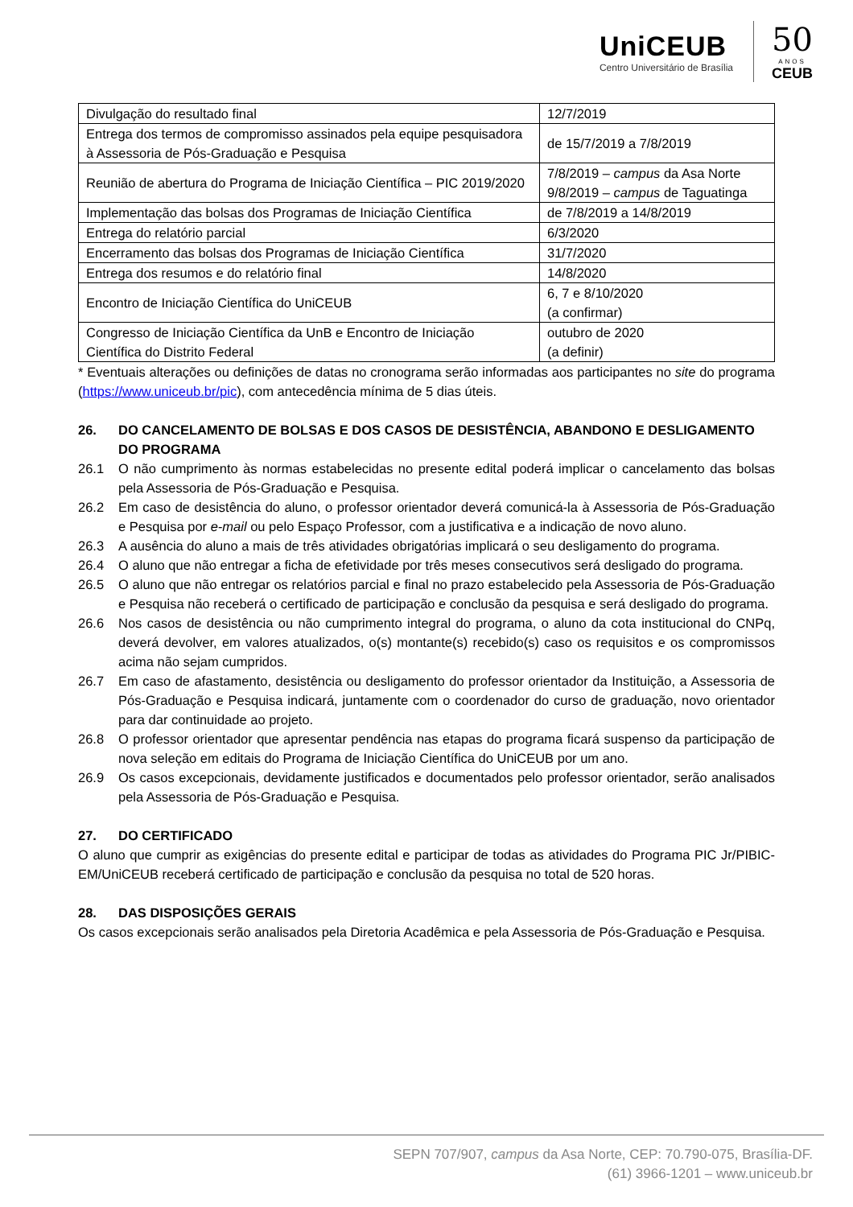UniCEUB
Centro Universitário de Brasília
50
ANOS
CEUB
| Divulgação do resultado final | 12/7/2019 |
| Entrega dos termos de compromisso assinados pela equipe pesquisadora à Assessoria de Pós-Graduação e Pesquisa | de 15/7/2019 a 7/8/2019 |
| Reunião de abertura do Programa de Iniciação Científica – PIC 2019/2020 | 7/8/2019 – campus da Asa Norte 9/8/2019 – campus de Taguatinga |
| Implementação das bolsas dos Programas de Iniciação Científica | de 7/8/2019 a 14/8/2019 |
| Entrega do relatório parcial | 6/3/2020 |
| Encerramento das bolsas dos Programas de Iniciação Científica | 31/7/2020 |
| Entrega dos resumos e do relatório final | 14/8/2020 |
| Encontro de Iniciação Científica do UniCEUB | 6, 7 e 8/10/2020 (a confirmar) |
| Congresso de Iniciação Científica da UnB e Encontro de Iniciação Científica do Distrito Federal | outubro de 2020 (a definir) |
* Eventuais alterações ou definições de datas no cronograma serão informadas aos participantes no site do programa (https://www.uniceub.br/pic), com antecedência mínima de 5 dias úteis.
26. DO CANCELAMENTO DE BOLSAS E DOS CASOS DE DESISTÊNCIA, ABANDONO E DESLIGAMENTO DO PROGRAMA
26.1 O não cumprimento às normas estabelecidas no presente edital poderá implicar o cancelamento das bolsas pela Assessoria de Pós-Graduação e Pesquisa.
26.2 Em caso de desistência do aluno, o professor orientador deverá comunicá-la à Assessoria de Pós-Graduação e Pesquisa por e-mail ou pelo Espaço Professor, com a justificativa e a indicação de novo aluno.
26.3 A ausência do aluno a mais de três atividades obrigatórias implicará o seu desligamento do programa.
26.4 O aluno que não entregar a ficha de efetividade por três meses consecutivos será desligado do programa.
26.5 O aluno que não entregar os relatórios parcial e final no prazo estabelecido pela Assessoria de Pós-Graduação e Pesquisa não receberá o certificado de participação e conclusão da pesquisa e será desligado do programa.
26.6 Nos casos de desistência ou não cumprimento integral do programa, o aluno da cota institucional do CNPq, deverá devolver, em valores atualizados, o(s) montante(s) recebido(s) caso os requisitos e os compromissos acima não sejam cumpridos.
26.7 Em caso de afastamento, desistência ou desligamento do professor orientador da Instituição, a Assessoria de Pós-Graduação e Pesquisa indicará, juntamente com o coordenador do curso de graduação, novo orientador para dar continuidade ao projeto.
26.8 O professor orientador que apresentar pendência nas etapas do programa ficará suspenso da participação de nova seleção em editais do Programa de Iniciação Científica do UniCEUB por um ano.
26.9 Os casos excepcionais, devidamente justificados e documentados pelo professor orientador, serão analisados pela Assessoria de Pós-Graduação e Pesquisa.
27. DO CERTIFICADO
O aluno que cumprir as exigências do presente edital e participar de todas as atividades do Programa PIC Jr/PIBIC-EM/UniCEUB receberá certificado de participação e conclusão da pesquisa no total de 520 horas.
28. DAS DISPOSIÇÕES GERAIS
Os casos excepcionais serão analisados pela Diretoria Acadêmica e pela Assessoria de Pós-Graduação e Pesquisa.
SEPN 707/907, campus da Asa Norte, CEP: 70.790-075, Brasília-DF.
(61) 3966-1201 – www.uniceub.br